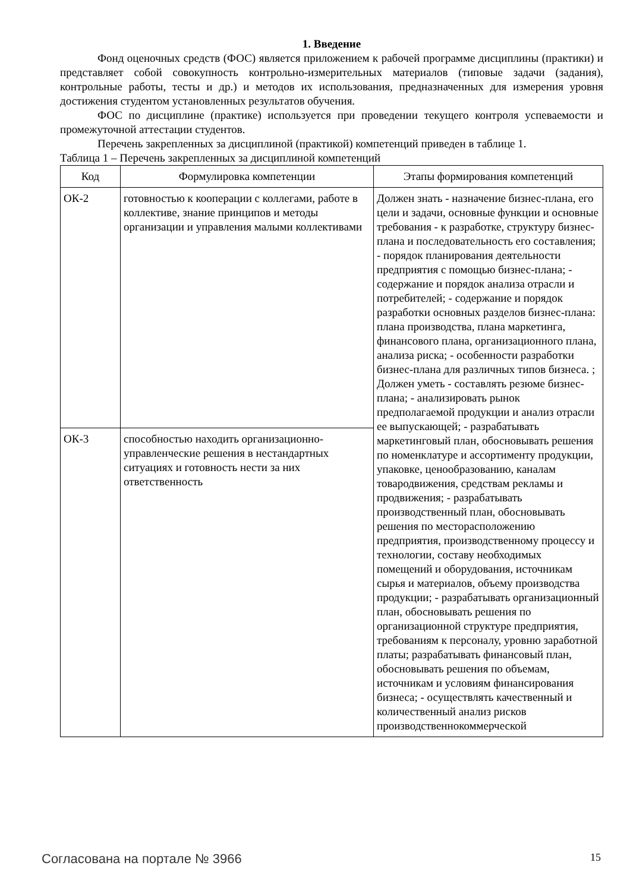1. Введение
Фонд оценочных средств (ФОС) является приложением к рабочей программе дисциплины (практики) и представляет собой совокупность контрольно-измерительных материалов (типовые задачи (задания), контрольные работы, тесты и др.) и методов их использования, предназначенных для измерения уровня достижения студентом установленных результатов обучения.
ФОС по дисциплине (практике) используется при проведении текущего контроля успеваемости и промежуточной аттестации студентов.
Перечень закрепленных за дисциплиной (практикой) компетенций приведен в таблице 1.
Таблица 1 – Перечень закрепленных за дисциплиной компетенций
| Код | Формулировка компетенции | Этапы формирования компетенций |
| --- | --- | --- |
| ОК-2 | готовностью к кооперации с коллегами, работе в коллективе, знание принципов и методы организации и управления малыми коллективами | Должен знать - назначение бизнес-плана, его цели и задачи, основные функции и основные требования - к разработке, структуру бизнес-плана и последовательность его составления; - порядок планирования деятельности предприятия с помощью бизнес-плана; - содержание и порядок анализа отрасли и потребителей; - содержание и порядок разработки основных разделов бизнес-плана: плана производства, плана маркетинга, финансового плана, организационного плана, анализа риска; - особенности разработки бизнес-плана для различных типов бизнеса. ; Должен уметь - составлять резюме бизнес-плана; - анализировать рынок предполагаемой продукции и анализ отрасли ее выпускающей; - разрабатывать маркетинговый план, обосновывать решения по номенклатуре и ассортименту продукции, упаковке, ценообразованию, каналам товародвижения, средствам рекламы и продвижения; - разрабатывать производственный план, обосновывать решения по месторасположению предприятия, производственному процессу и технологии, составу необходимых помещений и оборудования, источникам сырья и материалов, объему производства продукции; - разрабатывать организационный план, обосновывать решения по организационной структуре предприятия, требованиям к персоналу, уровню заработной платы; разрабатывать финансовый план, обосновывать решения по объемам, источникам и условиям финансирования бизнеса; - осуществлять качественный и количественный анализ рисков производственнокоммерческой |
| ОК-3 | способностью находить организационно-управленческие решения в нестандартных ситуациях и готовность нести за них ответственность | |
Согласована на портале № 3966 15